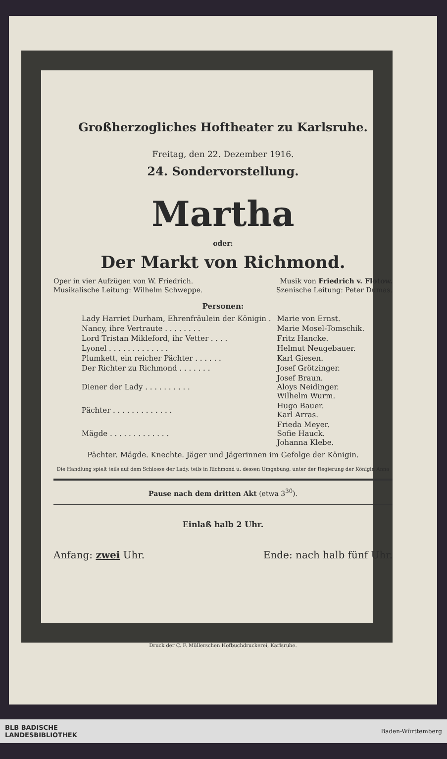Großherzogliches Hoftheater zu Karlsruhe.
Freitag, den 22. Dezember 1916.
24. Sondervorstellung.
Martha
oder:
Der Markt von Richmond.
Oper in vier Aufzügen von W. Friedrich. Musik von Friedrich v. Flotow.
Musikalische Leitung: Wilhelm Schweppe. Szenische Leitung: Peter Dumas.
Personen:
| Lady Harriet Durham, Ehrenfräulein der Königin . | Marie von Ernst. |
| Nancy, ihre Vertraute . . . . . . . . | Marie Mosel-Tomschik. |
| Lord Tristan Mikleford, ihr Vetter . . . . | Fritz Hancke. |
| Lyonel . . . . . . . . . . . . . | Helmut Neugebauer. |
| Plumkett, ein reicher Pächter . . . . . . | Karl Giesen. |
| Der Richter zu Richmond . . . . . . . | Josef Grötzinger. |
| Diener der Lady . . . . . . . . . . | Josef Braun. Aloys Neidinger. Wilhelm Wurm. |
| Pächter . . . . . . . . . . . . . | Hugo Bauer. Karl Arras. |
| Mägde . . . . . . . . . . . . . | Frieda Meyer. Sofie Hauck. Johanna Klebe. |
Pächter. Mägde. Knechte. Jäger und Jägerinnen im Gefolge der Königin.
Die Handlung spielt teils auf dem Schlosse der Lady, teils in Richmond u. dessen Umgebung, unter der Regierung der Königin Anna
Pause nach dem dritten Akt (etwa 3<sup>30</sup>).
Einlaß halb 2 Uhr.
Anfang: zwei Uhr. Ende: nach halb fünf Uhr.
Druck der C. F. Müllerschen Hofbuchdruckerei, Karlsruhe.
BLB BADISCHE
LANDESBIBLIOTHEK Baden-Württemberg